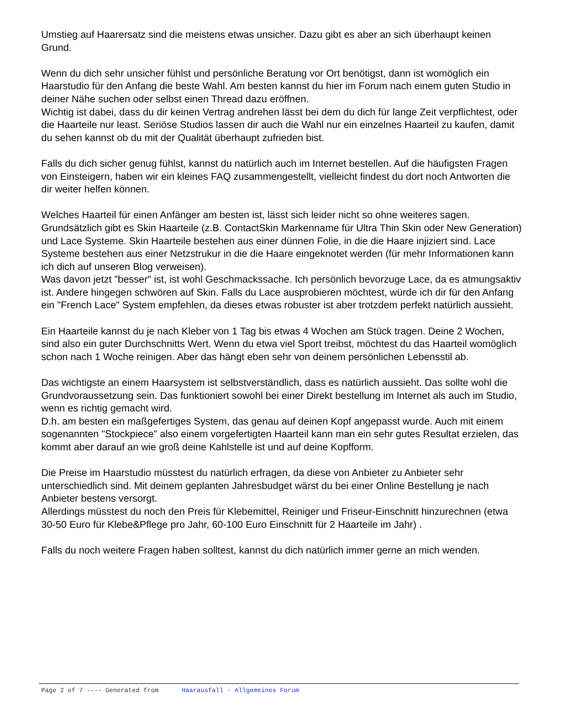Umstieg auf Haarersatz sind die meistens etwas unsicher. Dazu gibt es aber an sich überhaupt keinen Grund.
Wenn du dich sehr unsicher fühlst und persönliche Beratung vor Ort benötigst, dann ist womöglich ein Haarstudio für den Anfang die beste Wahl. Am besten kannst du hier im Forum nach einem guten Studio in deiner Nähe suchen oder selbst einen Thread dazu eröffnen.
Wichtig ist dabei, dass du dir keinen Vertrag andrehen lässt bei dem du dich für lange Zeit verpflichtest, oder die Haarteile nur least. Seriöse Studios lassen dir auch die Wahl nur ein einzelnes Haarteil zu kaufen, damit du sehen kannst ob du mit der Qualität überhaupt zufrieden bist.
Falls du dich sicher genug fühlst, kannst du natürlich auch im Internet bestellen. Auf die häufigsten Fragen von Einsteigern, haben wir ein kleines FAQ zusammengestellt, vielleicht findest du dort noch Antworten die dir weiter helfen können.
Welches Haarteil für einen Anfänger am besten ist, lässt sich leider nicht so ohne weiteres sagen. Grundsätzlich gibt es Skin Haarteile (z.B. ContactSkin Markenname für Ultra Thin Skin oder New Generation) und Lace Systeme. Skin Haarteile bestehen aus einer dünnen Folie, in die die Haare injiziert sind. Lace Systeme bestehen aus einer Netzstrukur in die die Haare eingeknotet werden (für mehr Informationen kann ich dich auf unseren Blog verweisen).
Was davon jetzt "besser" ist, ist wohl Geschmackssache. Ich persönlich bevorzuge Lace, da es atmungsaktiv ist. Andere hingegen schwören auf Skin. Falls du Lace ausprobieren möchtest, würde ich dir für den Anfang ein "French Lace" System empfehlen, da dieses etwas robuster ist aber trotzdem perfekt natürlich aussieht.
Ein Haarteile kannst du je nach Kleber von 1 Tag bis etwas 4 Wochen am Stück tragen. Deine 2 Wochen, sind also ein guter Durchschnitts Wert. Wenn du etwa viel Sport treibst, möchtest du das Haarteil womöglich schon nach 1 Woche reinigen. Aber das hängt eben sehr von deinem persönlichen Lebensstil ab.
Das wichtigste an einem Haarsystem ist selbstverständlich, dass es natürlich aussieht. Das sollte wohl die Grundvoraussetzung sein. Das funktioniert sowohl bei einer Direkt bestellung im Internet als auch im Studio, wenn es richtig gemacht wird.
D.h. am besten ein maßgefertiges System, das genau auf deinen Kopf angepasst wurde. Auch mit einem sogenannten "Stockpiece" also einem vorgefertigten Haarteil kann man ein sehr gutes Resultat erzielen, das kommt aber darauf an wie groß deine Kahlstelle ist und auf deine Kopfform.
Die Preise im Haarstudio müsstest du natürlich erfragen, da diese von Anbieter zu Anbieter sehr unterschiedlich sind. Mit deinem geplanten Jahresbudget wärst du bei einer Online Bestellung je nach Anbieter bestens versorgt.
Allerdings müsstest du noch den Preis für Klebemittel, Reiniger und Friseur-Einschnitt hinzurechnen (etwa 30-50 Euro für Klebe&Pflege pro Jahr, 60-100 Euro Einschnitt für 2 Haarteile im Jahr) .
Falls du noch weitere Fragen haben solltest, kannst du dich natürlich immer gerne an mich wenden.
Page 2 of 7 ---- Generated from Haarausfall - Allgemeines Forum